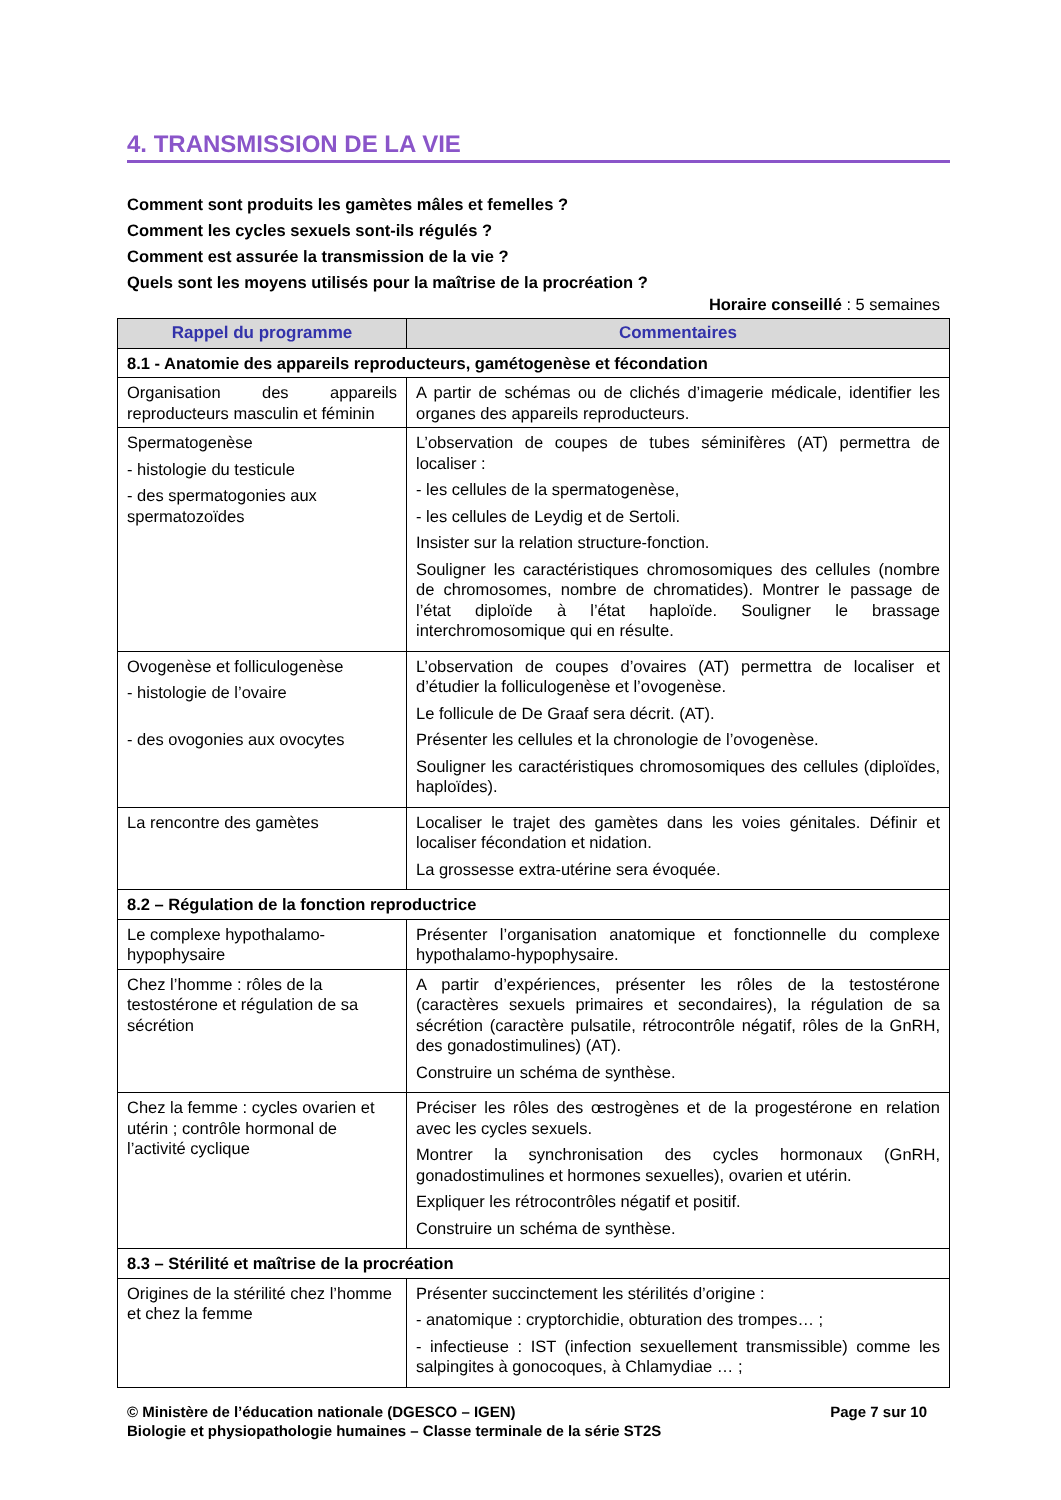4. TRANSMISSION DE LA VIE
Comment sont produits les gamètes mâles et femelles ?
Comment les cycles sexuels sont-ils régulés ?
Comment est assurée la transmission de la vie ?
Quels sont les moyens utilisés pour la maîtrise de la procréation ?
Horaire conseillé : 5 semaines
| Rappel du programme | Commentaires |
| --- | --- |
| 8.1 - Anatomie des appareils reproducteurs, gamétogenèse et fécondation | |
| Organisation des appareils reproducteurs masculin et féminin | A partir de schémas ou de clichés d’imagerie médicale, identifier les organes des appareils reproducteurs. |
| Spermatogenèse - histologie du testicule - des spermatogonies aux spermatozoïdes | L’observation de coupes de tubes séminifères (AT) permettra de localiser : - les cellules de la spermatogenèse, - les cellules de Leydig et de Sertoli. Insister sur la relation structure-fonction. Souligner les caractéristiques chromosomiques des cellules (nombre de chromosomes, nombre de chromatides). Montrer le passage de l’état diploïde à l’état haploïde. Souligner le brassage interchromosomique qui en résulte. |
| Ovogenèse et folliculogenèse - histologie de l’ovaire - des ovogonies aux ovocytes | L’observation de coupes d’ovaires (AT) permettra de localiser et d’étudier la folliculogenèse et l’ovogenèse. Le follicule de De Graaf sera décrit. (AT). Présenter les cellules et la chronologie de l’ovogenèse. Souligner les caractéristiques chromosomiques des cellules (diploïdes, haploïdes). |
| La rencontre des gamètes | Localiser le trajet des gamètes dans les voies génitales. Définir et localiser fécondation et nidation. La grossesse extra-utérine sera évoquée. |
| 8.2 – Régulation de la fonction reproductrice | |
| Le complexe hypothalamo-hypophysaire | Présenter l’organisation anatomique et fonctionnelle du complexe hypothalamo-hypophysaire. |
| Chez l’homme : rôles de la testostérone et régulation de sa sécrétion | A partir d’expériences, présenter les rôles de la testostérone (caractères sexuels primaires et secondaires), la régulation de sa sécrétion (caractère pulsatile, rétrocontrôle négatif, rôles de la GnRH, des gonadostimulines) (AT). Construire un schéma de synthèse. |
| Chez la femme : cycles ovarien et utérin ; contrôle hormonal de l’activité cyclique | Préciser les rôles des œstrogènes et de la progestérone en relation avec les cycles sexuels. Montrer la synchronisation des cycles hormonaux (GnRH, gonadostimulines et hormones sexuelles), ovarien et utérin. Expliquer les rétrocontrôles négatif et positif. Construire un schéma de synthèse. |
| 8.3 – Stérilité et maîtrise de la procréation | |
| Origines de la stérilité chez l’homme et chez la femme | Présenter succinctement les stérilités d’origine : - anatomique : cryptorchidie, obturation des trompes… ; - infectieuse : IST (infection sexuellement transmissible) comme les salpingites à gonocoques, à Chlamydiae … ; |
Page 7 sur 10 © Ministère de l’éducation nationale (DGESCO – IGEN)
Biologie et physiopathologie humaines – Classe terminale de la série ST2S